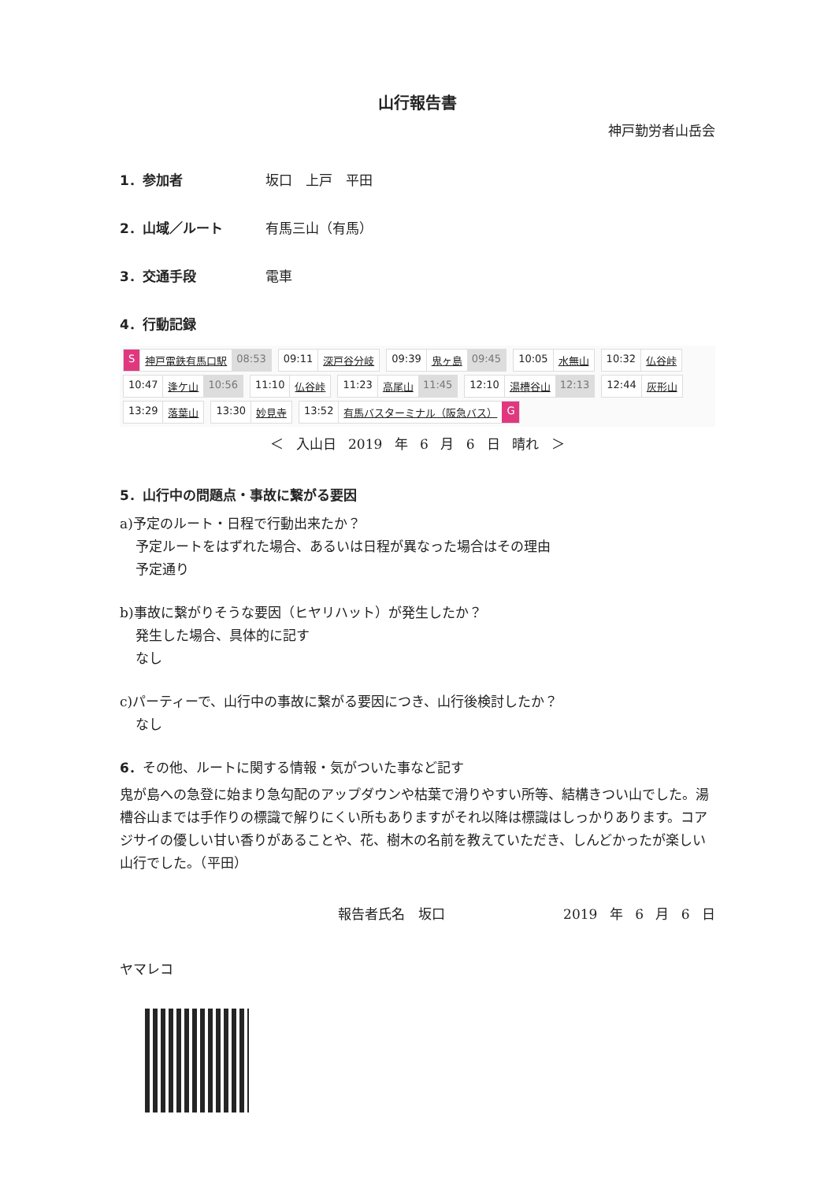山行報告書
神戸勤労者山岳会
1．参加者 坂口　上戸　平田
2．山域／ルート 有馬三山（有馬）
3．交通手段 電車
4．行動記録
S神戸電鉄有馬口駅 08:53
09:11 深戸谷分岐
09:39 鬼ヶ島 09:45
10:05 水無山
10:32 仏谷峠
10:47 逢ケ山 10:56
11:10 仏谷峠
11:23 高尾山 11:45
12:10 湯槽谷山 12:13
12:44 灰形山
13:29 落葉山
13:30 妙見寺
13:52 有馬バスターミナル（阪急バス） G
＜ 入山日 2019 年 6 月 6 日 晴れ ＞
5．山行中の問題点・事故に繋がる要因
a)予定のルート・日程で行動出来たか？
予定ルートをはずれた場合、あるいは日程が異なった場合はその理由
予定通り
b)事故に繋がりそうな要因（ヒヤリハット）が発生したか？
発生した場合、具体的に記す
なし
c)パーティーで、山行中の事故に繋がる要因につき、山行後検討したか？
なし
6．その他、ルートに関する情報・気がついた事など記す
鬼が島への急登に始まり急勾配のアップダウンや枯葉で滑りやすい所等、結構きつい山でした。湯槽谷山までは手作りの標識で解りにくい所もありますがそれ以降は標識はしっかりあります。コアジサイの優しい甘い香りがあることや、花、樹木の名前を教えていただき、しんどかったが楽しい山行でした。（平田）
報告者氏名　坂口 2019 年 6 月 6 日
ヤマレコ